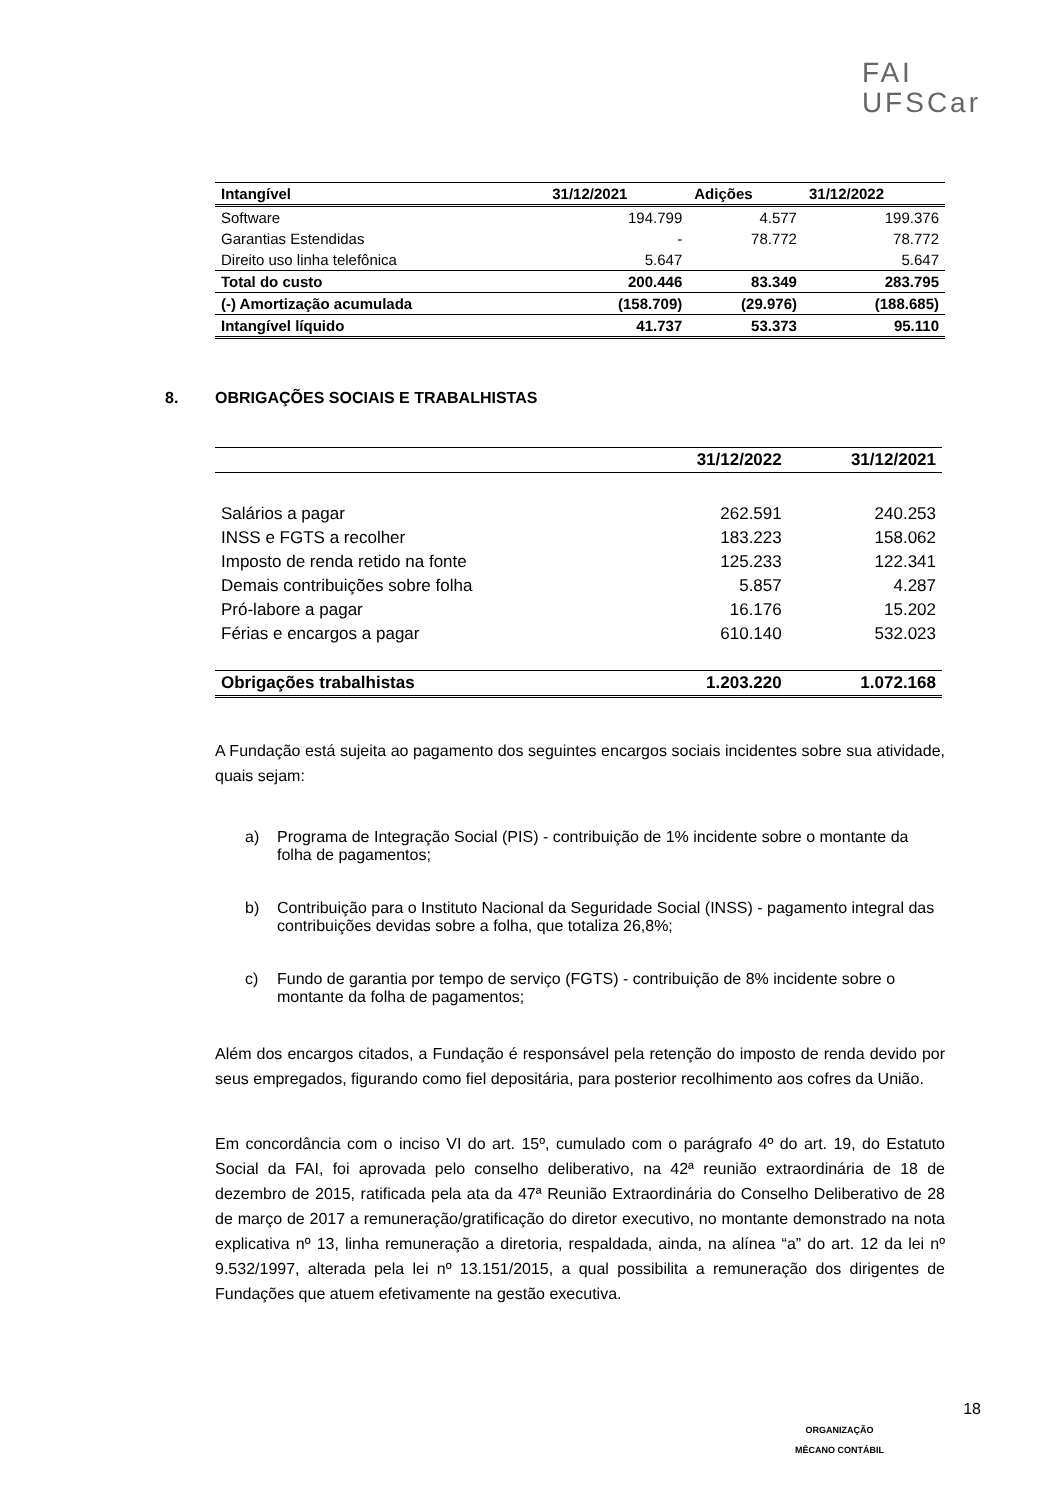FAI
UFSCar
| Intangível | 31/12/2021 | Adições | 31/12/2022 |
| --- | --- | --- | --- |
| Software | 194.799 | 4.577 | 199.376 |
| Garantias Estendidas | - | 78.772 | 78.772 |
| Direito uso linha telefônica | 5.647 | | 5.647 |
| Total do custo | 200.446 | 83.349 | 283.795 |
| (-) Amortização acumulada | (158.709) | (29.976) | (188.685) |
| Intangível líquido | 41.737 | 53.373 | 95.110 |
8. OBRIGAÇÕES SOCIAIS E TRABALHISTAS
| | 31/12/2022 | 31/12/2021 |
| --- | --- | --- |
| Salários a pagar | 262.591 | 240.253 |
| INSS e FGTS a recolher | 183.223 | 158.062 |
| Imposto de renda retido na fonte | 125.233 | 122.341 |
| Demais contribuições sobre folha | 5.857 | 4.287 |
| Pró-labore a pagar | 16.176 | 15.202 |
| Férias e encargos a pagar | 610.140 | 532.023 |
| Obrigações trabalhistas | 1.203.220 | 1.072.168 |
A Fundação está sujeita ao pagamento dos seguintes encargos sociais incidentes sobre sua atividade, quais sejam:
a) Programa de Integração Social (PIS) - contribuição de 1% incidente sobre o montante da folha de pagamentos;
b) Contribuição para o Instituto Nacional da Seguridade Social (INSS) - pagamento integral das contribuições devidas sobre a folha, que totaliza 26,8%;
c) Fundo de garantia por tempo de serviço (FGTS) - contribuição de 8% incidente sobre o montante da folha de pagamentos;
Além dos encargos citados, a Fundação é responsável pela retenção do imposto de renda devido por seus empregados, figurando como fiel depositária, para posterior recolhimento aos cofres da União.
Em concordância com o inciso VI do art. 15º, cumulado com o parágrafo 4º do art. 19, do Estatuto Social da FAI, foi aprovada pelo conselho deliberativo, na 42ª reunião extraordinária de 18 de dezembro de 2015, ratificada pela ata da 47ª Reunião Extraordinária do Conselho Deliberativo de 28 de março de 2017 a remuneração/gratificação do diretor executivo, no montante demonstrado na nota explicativa nº 13, linha remuneração a diretoria, respaldada, ainda, na alínea “a” do art. 12 da lei nº 9.532/1997, alterada pela lei nº 13.151/2015, a qual possibilita a remuneração dos dirigentes de Fundações que atuem efetivamente na gestão executiva.
ORGANIZAÇÃO
MÊCANO CONTÁBIL
18